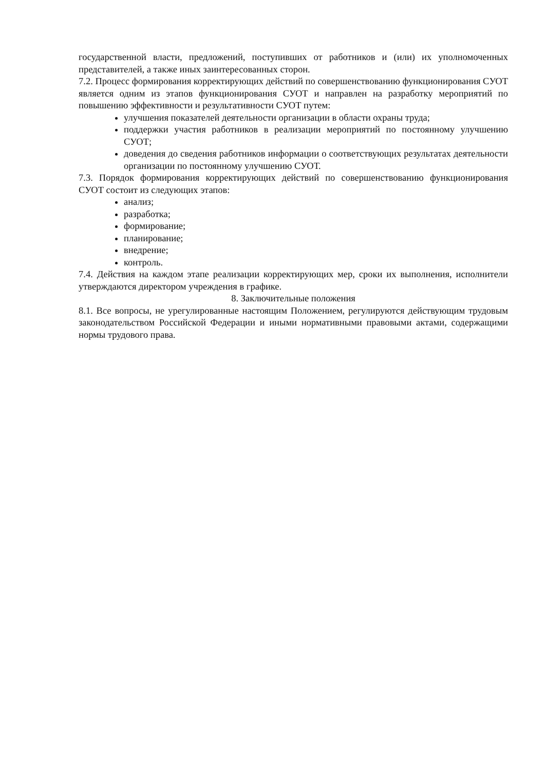государственной власти, предложений, поступивших от работников и (или) их уполномоченных представителей, а также иных заинтересованных сторон.
7.2. Процесс формирования корректирующих действий по совершенствованию функционирования СУОТ является одним из этапов функционирования СУОТ и направлен на разработку мероприятий по повышению эффективности и результативности СУОТ путем:
улучшения показателей деятельности организации в области охраны труда;
поддержки участия работников в реализации мероприятий по постоянному улучшению СУОТ;
доведения до сведения работников информации о соответствующих результатах деятельности организации по постоянному улучшению СУОТ.
7.3. Порядок формирования корректирующих действий по совершенствованию функционирования СУОТ состоит из следующих этапов:
анализ;
разработка;
формирование;
планирование;
внедрение;
контроль.
7.4. Действия на каждом этапе реализации корректирующих мер, сроки их выполнения, исполнители утверждаются директором учреждения в графике.
8. Заключительные положения
8.1. Все вопросы, не урегулированные настоящим Положением, регулируются действующим трудовым законодательством Российской Федерации и иными нормативными правовыми актами, содержащими нормы трудового права.